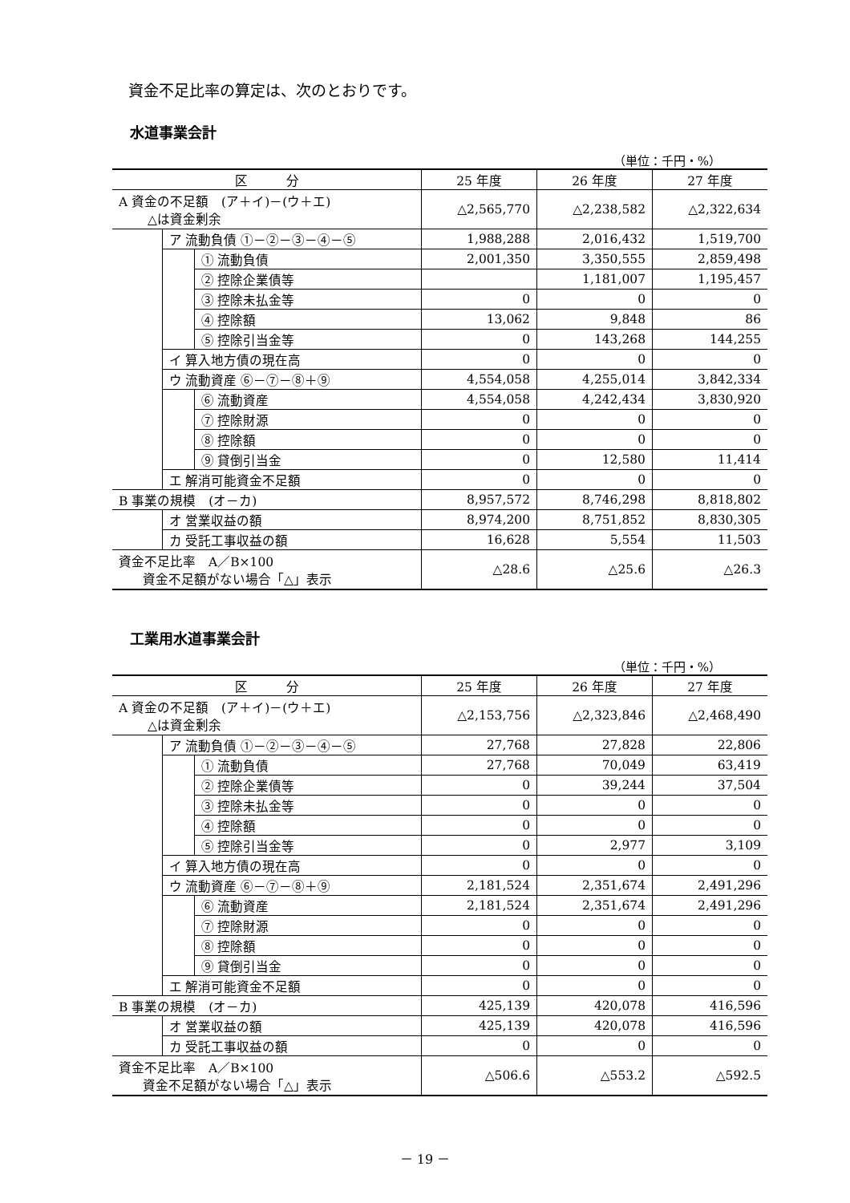資金不足比率の算定は、次のとおりです。
水道事業会計
（単位：千円・%）
| 区 分 | | | 25 年度 | 26 年度 | 27 年度 |
| --- | --- | --- | --- | --- | --- |
| A 資金の不足額 (ア＋イ)－(ウ＋エ) △は資金剰余 | | | △2,565,770 | △2,238,582 | △2,322,634 |
| | ア 流動負債 ①－②－③－④－⑤ | | 1,988,288 | 2,016,432 | 1,519,700 |
| | | ① 流動負債 | 2,001,350 | 3,350,555 | 2,859,498 |
| | | ② 控除企業債等 | | 1,181,007 | 1,195,457 |
| | | ③ 控除未払金等 | 0 | 0 | 0 |
| | | ④ 控除額 | 13,062 | 9,848 | 86 |
| | | ⑤ 控除引当金等 | 0 | 143,268 | 144,255 |
| | イ 算入地方債の現在高 | | 0 | 0 | 0 |
| | ウ 流動資産 ⑥－⑦－⑧＋⑨ | | 4,554,058 | 4,255,014 | 3,842,334 |
| | | ⑥ 流動資産 | 4,554,058 | 4,242,434 | 3,830,920 |
| | | ⑦ 控除財源 | 0 | 0 | 0 |
| | | ⑧ 控除額 | 0 | 0 | 0 |
| | | ⑨ 貸倒引当金 | 0 | 12,580 | 11,414 |
| | エ 解消可能資金不足額 | | 0 | 0 | 0 |
| B 事業の規模 (オ－カ) | | | 8,957,572 | 8,746,298 | 8,818,802 |
| | オ 営業収益の額 | | 8,974,200 | 8,751,852 | 8,830,305 |
| | カ 受託工事収益の額 | | 16,628 | 5,554 | 11,503 |
| 資金不足比率 A／B×100 資金不足額がない場合「△」表示 | | | △28.6 | △25.6 | △26.3 |
工業用水道事業会計
（単位：千円・%）
| 区 分 | | | 25 年度 | 26 年度 | 27 年度 |
| --- | --- | --- | --- | --- | --- |
| A 資金の不足額 (ア＋イ)－(ウ＋エ) △は資金剰余 | | | △2,153,756 | △2,323,846 | △2,468,490 |
| | ア 流動負債 ①－②－③－④－⑤ | | 27,768 | 27,828 | 22,806 |
| | | ① 流動負債 | 27,768 | 70,049 | 63,419 |
| | | ② 控除企業債等 | 0 | 39,244 | 37,504 |
| | | ③ 控除未払金等 | 0 | 0 | 0 |
| | | ④ 控除額 | 0 | 0 | 0 |
| | | ⑤ 控除引当金等 | 0 | 2,977 | 3,109 |
| | イ 算入地方債の現在高 | | 0 | 0 | 0 |
| | ウ 流動資産 ⑥－⑦－⑧＋⑨ | | 2,181,524 | 2,351,674 | 2,491,296 |
| | | ⑥ 流動資産 | 2,181,524 | 2,351,674 | 2,491,296 |
| | | ⑦ 控除財源 | 0 | 0 | 0 |
| | | ⑧ 控除額 | 0 | 0 | 0 |
| | | ⑨ 貸倒引当金 | 0 | 0 | 0 |
| | エ 解消可能資金不足額 | | 0 | 0 | 0 |
| B 事業の規模 (オ－カ) | | | 425,139 | 420,078 | 416,596 |
| | オ 営業収益の額 | | 425,139 | 420,078 | 416,596 |
| | カ 受託工事収益の額 | | 0 | 0 | 0 |
| 資金不足比率 A／B×100 資金不足額がない場合「△」表示 | | | △506.6 | △553.2 | △592.5 |
－ 19 －